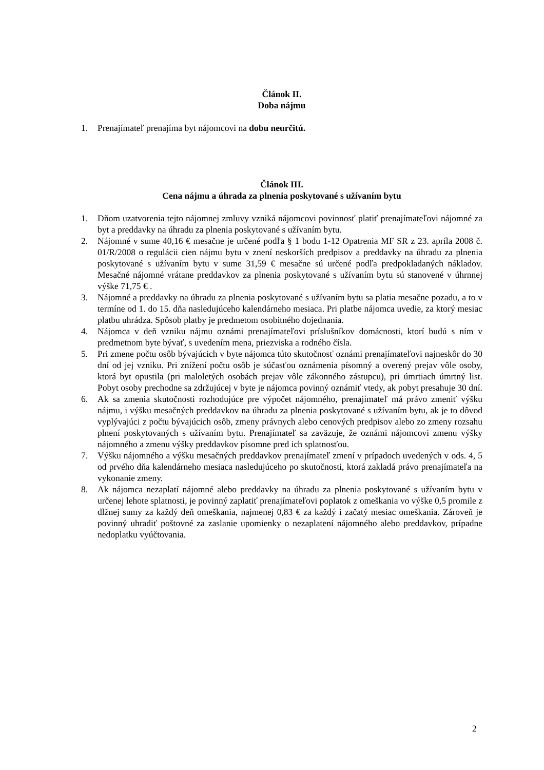Článok II.
Doba nájmu
1. Prenajímateľ prenajíma byt nájomcovi na dobu neurčitú.
Článok III.
Cena nájmu a úhrada za plnenia poskytované s užívaním bytu
1. Dňom uzatvorenia tejto nájomnej zmluvy vzniká nájomcovi povinnosť platiť prenajímateľovi nájomné za byt a preddavky na úhradu za plnenia poskytované s užívaním bytu.
2. Nájomné v sume 40,16 € mesačne je určené podľa § 1 bodu 1-12 Opatrenia MF SR z 23. apríla 2008 č. 01/R/2008 o regulácii cien nájmu bytu v znení neskorších predpisov a preddavky na úhradu za plnenia poskytované s užívaním bytu v sume 31,59 € mesačne sú určené podľa predpokladaných nákladov. Mesačné nájomné vrátane preddavkov za plnenia poskytované s užívaním bytu sú stanovené v úhrnnej výške 71,75 € .
3. Nájomné a preddavky na úhradu za plnenia poskytované s užívaním bytu sa platia mesačne pozadu, a to v termíne od 1. do 15. dňa nasledujúceho kalendárneho mesiaca. Pri platbe nájomca uvedie, za ktorý mesiac platbu uhrádza. Spôsob platby je predmetom osobitného dojednania.
4. Nájomca v deň vzniku nájmu oznámi prenajímateľovi príslušníkov domácnosti, ktorí budú s ním v predmetnom byte bývať, s uvedením mena, priezviska a rodného čísla.
5. Pri zmene počtu osôb bývajúcich v byte nájomca túto skutočnosť oznámi prenajímateľovi najneskôr do 30 dní od jej vzniku. Pri znížení počtu osôb je súčasťou oznámenia písomný a overený prejav vôle osoby, ktorá byt opustila (pri maloletých osobách prejav vôle zákonného zástupcu), pri úmrtiach úmrtný list. Pobyt osoby prechodne sa zdržujúcej v byte je nájomca povinný oznámiť vtedy, ak pobyt presahuje 30 dní.
6. Ak sa zmenia skutočnosti rozhodujúce pre výpočet nájomného, prenajímateľ má právo zmeniť výšku nájmu, i výšku mesačných preddavkov na úhradu za plnenia poskytované s užívaním bytu, ak je to dôvod vyplývajúci z počtu bývajúcich osôb, zmeny právnych alebo cenových predpisov alebo zo zmeny rozsahu plnení poskytovaných s užívaním bytu. Prenajímateľ sa zaväzuje, že oznámi nájomcovi zmenu výšky nájomného a zmenu výšky preddavkov písomne pred ich splatnosťou.
7. Výšku nájomného a výšku mesačných preddavkov prenajímateľ zmení v prípadoch uvedených v ods. 4, 5 od prvého dňa kalendárneho mesiaca nasledujúceho po skutočnosti, ktorá zakladá právo prenajímateľa na vykonanie zmeny.
8. Ak nájomca nezaplatí nájomné alebo preddavky na úhradu za plnenia poskytované s užívaním bytu v určenej lehote splatnosti, je povinný zaplatiť prenajímateľovi poplatok z omeškania vo výške 0,5 promile z dlžnej sumy za každý deň omeškania, najmenej 0,83 € za každý i začatý mesiac omeškania. Zároveň je povinný uhradiť poštovné za zaslanie upomienky o nezaplatení nájomného alebo preddavkov, prípadne nedoplatku vyúčtovania.
2